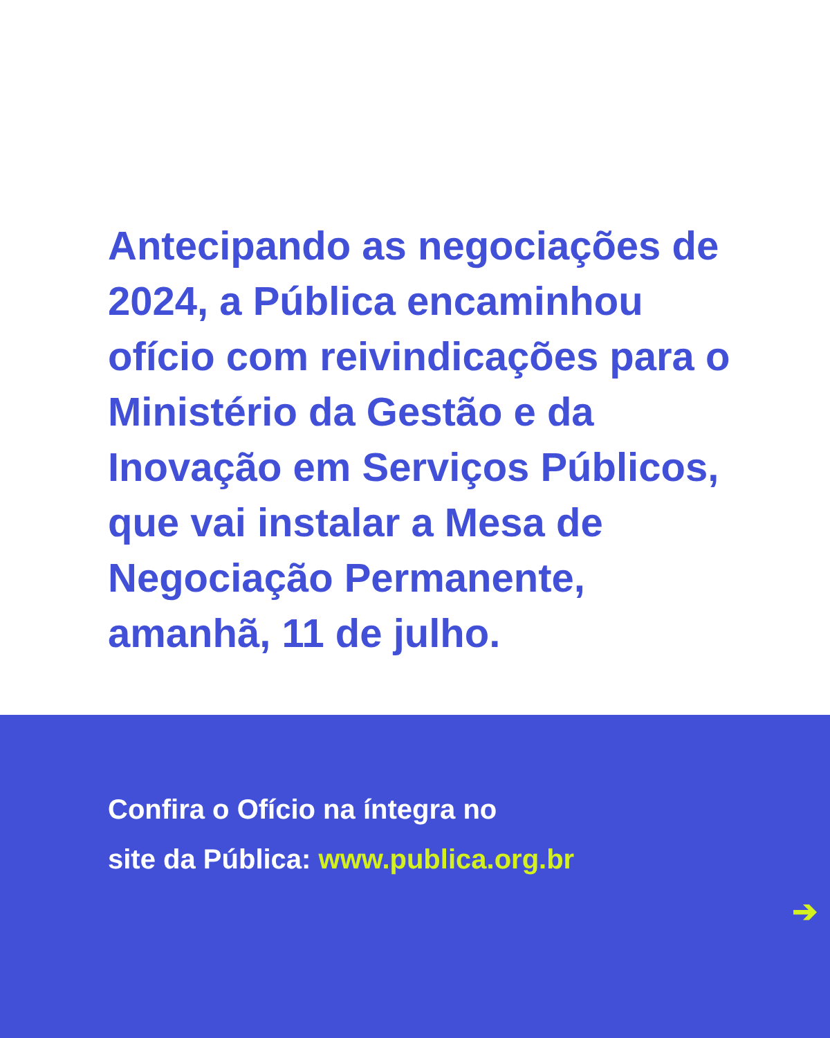Antecipando as negociações de 2024, a Pública encaminhou ofício com reivindicações para o Ministério da Gestão e da Inovação em Serviços Públicos, que vai instalar a Mesa de Negociação Permanente, amanhã, 11 de julho.
Confira o Ofício na íntegra no
site da Pública: www.publica.org.br
➔